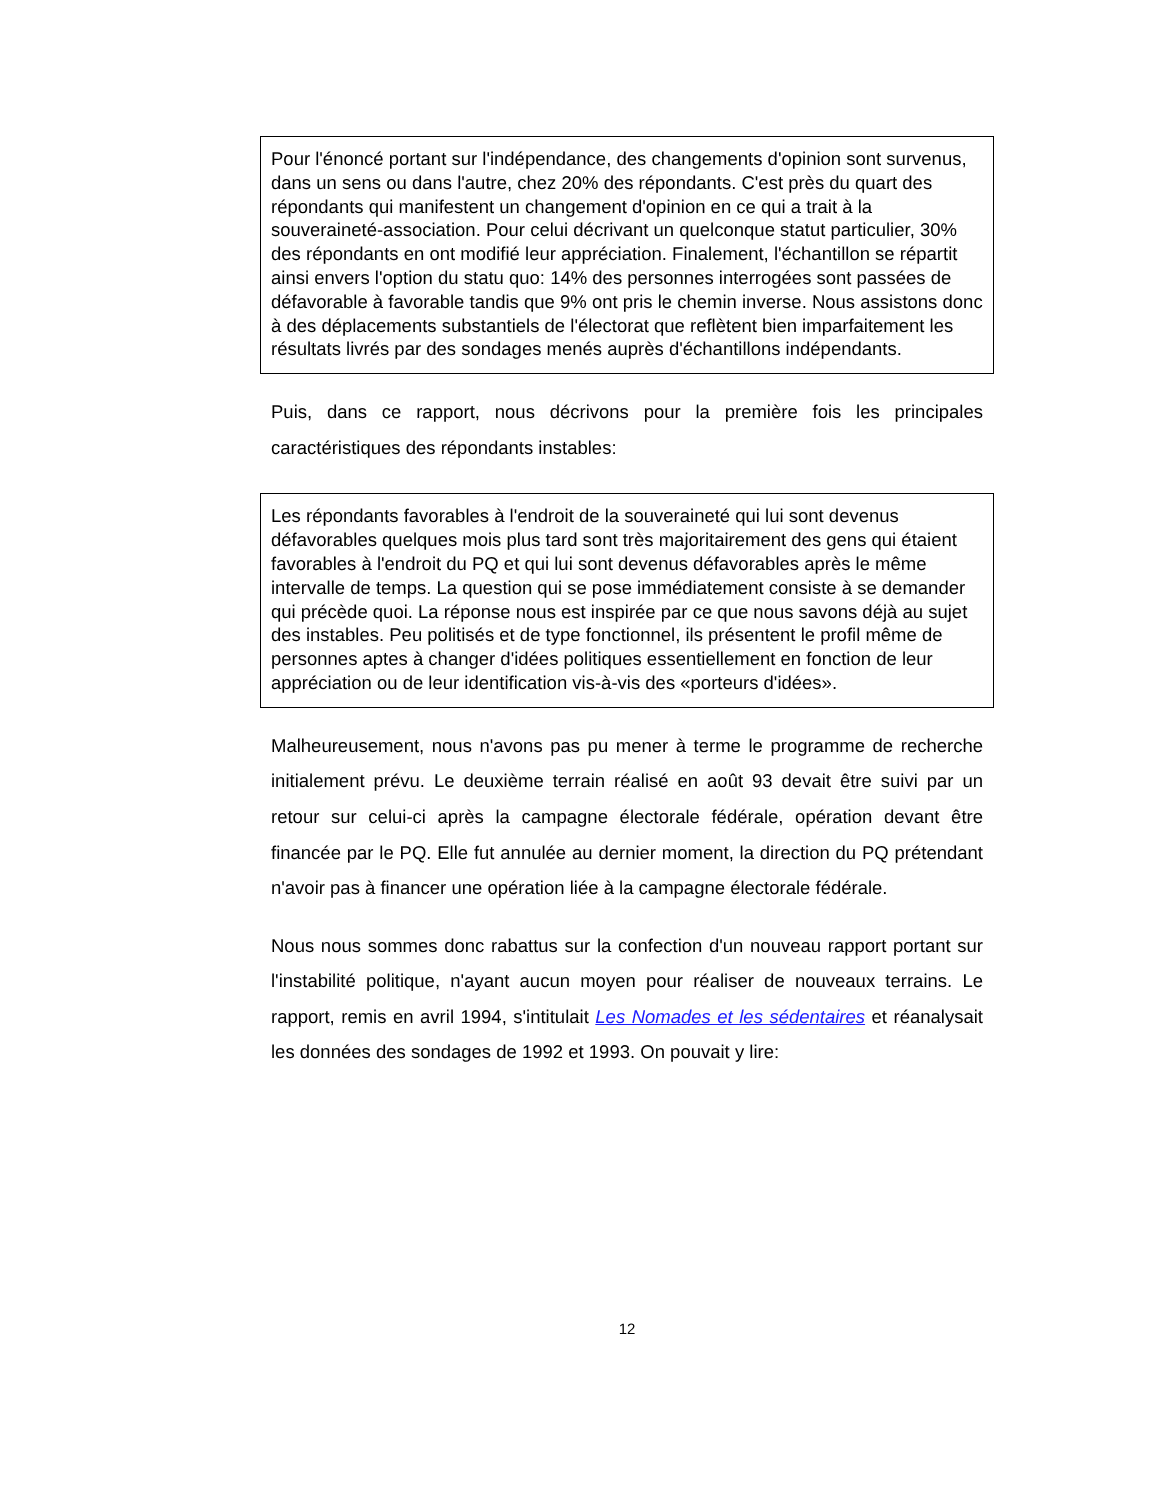Pour l'énoncé portant sur l'indépendance, des changements d'opinion sont survenus, dans un sens ou dans l'autre, chez 20% des répondants. C'est près du quart des répondants qui manifestent un changement d'opinion en ce qui a trait à la souveraineté-association. Pour celui décrivant un quelconque statut particulier, 30% des répondants en ont modifié leur appréciation. Finalement, l'échantillon se répartit ainsi envers l'option du statu quo: 14% des personnes interrogées sont passées de défavorable à favorable tandis que 9% ont pris le chemin inverse. Nous assistons donc à des déplacements substantiels de l'électorat que reflètent bien imparfaitement les résultats livrés par des sondages menés auprès d'échantillons indépendants.
Puis, dans ce rapport, nous décrivons pour la première fois les principales caractéristiques des répondants instables:
Les répondants favorables à l'endroit de la souveraineté qui lui sont devenus défavorables quelques mois plus tard sont très majoritairement des gens qui étaient favorables à l'endroit du PQ et qui lui sont devenus défavorables après le même intervalle de temps. La question qui se pose immédiatement consiste à se demander qui précède quoi. La réponse nous est inspirée par ce que nous savons déjà au sujet des instables. Peu politisés et de type fonctionnel, ils présentent le profil même de personnes aptes à changer d'idées politiques essentiellement en fonction de leur appréciation ou de leur identification vis-à-vis des «porteurs d'idées».
Malheureusement, nous n'avons pas pu mener à terme le programme de recherche initialement prévu. Le deuxième terrain réalisé en août 93 devait être suivi par un retour sur celui-ci après la campagne électorale fédérale, opération devant être financée par le PQ. Elle fut annulée au dernier moment, la direction du PQ prétendant n'avoir pas à financer une opération liée à la campagne électorale fédérale.
Nous nous sommes donc rabattus sur la confection d'un nouveau rapport portant sur l'instabilité politique, n'ayant aucun moyen pour réaliser de nouveaux terrains. Le rapport, remis en avril 1994, s'intitulait Les Nomades et les sédentaires et réanalysait les données des sondages de 1992 et 1993. On pouvait y lire:
12